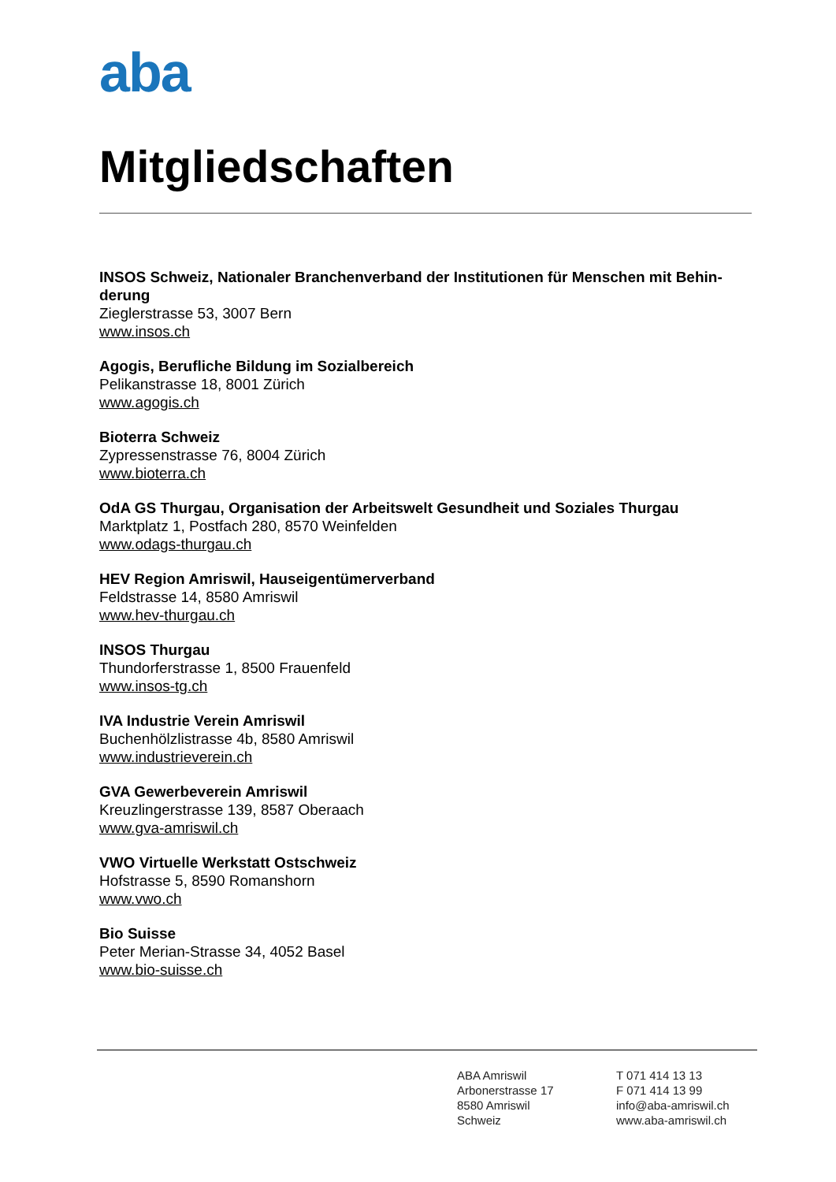aba
Mitgliedschaften
INSOS Schweiz, Nationaler Branchenverband der Institutionen für Menschen mit Behin-derung
Zieglerstrasse 53, 3007 Bern
www.insos.ch
Agogis, Berufliche Bildung im Sozialbereich
Pelikanstrasse 18, 8001 Zürich
www.agogis.ch
Bioterra Schweiz
Zypressenstrasse 76, 8004 Zürich
www.bioterra.ch
OdA GS Thurgau, Organisation der Arbeitswelt Gesundheit und Soziales Thurgau
Marktplatz 1, Postfach 280, 8570 Weinfelden
www.odags-thurgau.ch
HEV Region Amriswil, Hauseigentümerverband
Feldstrasse 14, 8580 Amriswil
www.hev-thurgau.ch
INSOS Thurgau
Thundorferstrasse 1, 8500 Frauenfeld
www.insos-tg.ch
IVA Industrie Verein Amriswil
Buchenhölzlistrasse 4b, 8580 Amriswil
www.industrieverein.ch
GVA Gewerbeverein Amriswil
Kreuzlingerstrasse 139, 8587 Oberaach
www.gva-amriswil.ch
VWO Virtuelle Werkstatt Ostschweiz
Hofstrasse 5, 8590 Romanshorn
www.vwo.ch
Bio Suisse
Peter Merian-Strasse 34, 4052 Basel
www.bio-suisse.ch
ABA Amriswil
Arbonerstrasse 17
8580 Amriswil
Schweiz
T 071 414 13 13
F 071 414 13 99
info@aba-amriswil.ch
www.aba-amriswil.ch